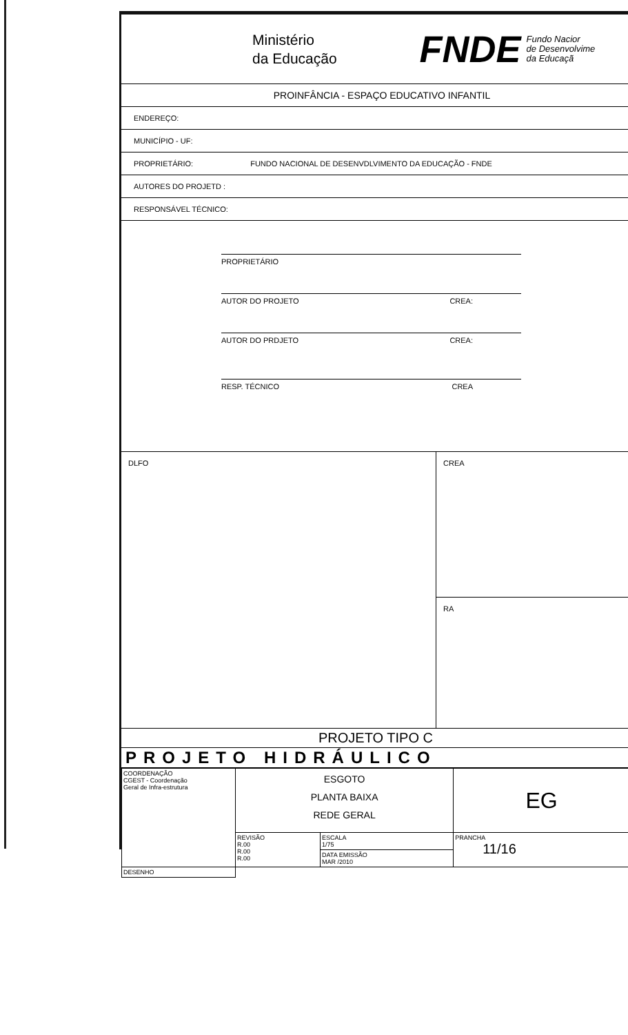Ministério
da Educação
FNDE
Fundo Nacior
de Desenvolvime
da Educaçã
PROINFÂNCIA - ESPAÇO EDUCATIVO INFANTIL
ENDEREÇO:
MUNICÍPIO - UF:
PROPRIETÁRIO: FUNDO NACIONAL DE DESENVDLVIMENTO DA EDUCAÇÃO - FNDE
AUTORES DO PROJETD :
RESPONSÁVEL TÉCNICO:
PROPRIETÁRIO
AUTOR DO PROJETO CREA:
AUTOR DO PRDJETO CREA:
RESP. TÉCNICO CREA
DLFO
CREA
RA
PROJETO TIPO C
PROJETO HIDRÁULICO
| COORDENAÇÃO CGEST - Coordenação Geral de Infra-estrutura | ESGOTO PLANTA BAIXA REDE GERAL | | EG |
| | REVISÃO R.00 R.00 R.00 | ESCALA 1/75 | PRANCHA 11/16 |
| | | DATA EMISSÃO MAR /2010 | |
| DESENHO | | | |